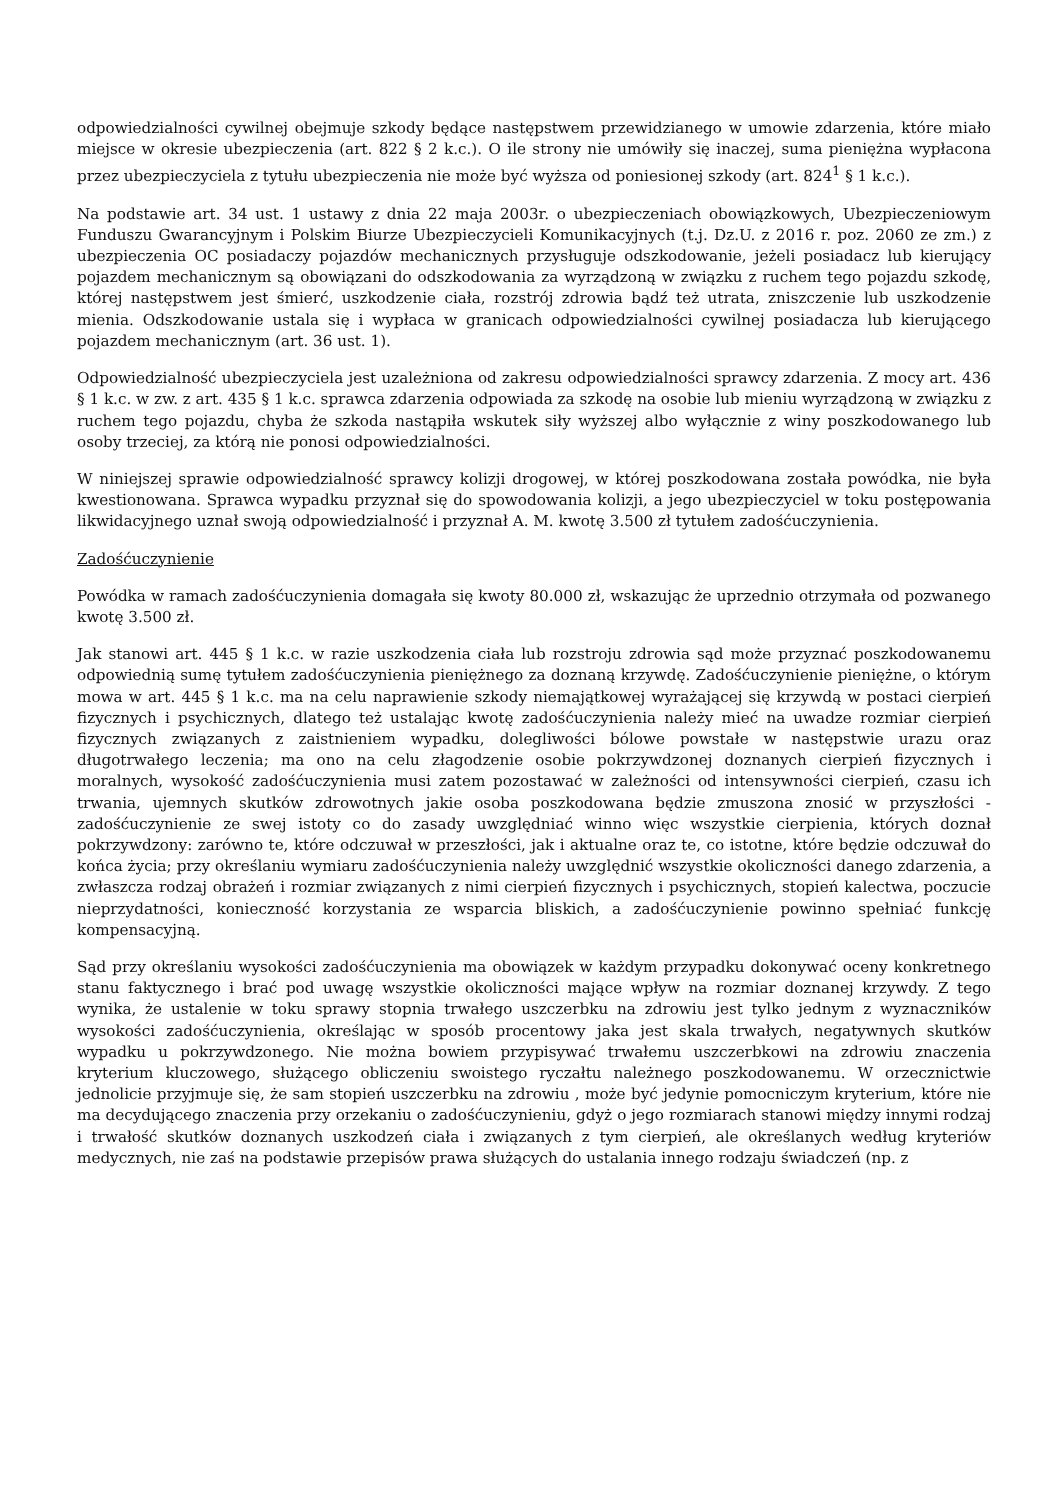odpowiedzialności cywilnej obejmuje szkody będące następstwem przewidzianego w umowie zdarzenia, które miało miejsce w okresie ubezpieczenia (art. 822 § 2 k.c.). O ile strony nie umówiły się inaczej, suma pieniężna wypłacona przez ubezpieczyciela z tytułu ubezpieczenia nie może być wyższa od poniesionej szkody (art. 824<sup>1</sup> § 1 k.c.).
Na podstawie art. 34 ust. 1 ustawy z dnia 22 maja 2003r. o ubezpieczeniach obowiązkowych, Ubezpieczeniowym Funduszu Gwarancyjnym i Polskim Biurze Ubezpieczycieli Komunikacyjnych (t.j. Dz.U. z 2016 r. poz. 2060 ze zm.) z ubezpieczenia OC posiadaczy pojazdów mechanicznych przysługuje odszkodowanie, jeżeli posiadacz lub kierujący pojazdem mechanicznym są obowiązani do odszkodowania za wyrządzoną w związku z ruchem tego pojazdu szkodę, której następstwem jest śmierć, uszkodzenie ciała, rozstrój zdrowia bądź też utrata, zniszczenie lub uszkodzenie mienia. Odszkodowanie ustala się i wypłaca w granicach odpowiedzialności cywilnej posiadacza lub kierującego pojazdem mechanicznym (art. 36 ust. 1).
Odpowiedzialność ubezpieczyciela jest uzależniona od zakresu odpowiedzialności sprawcy zdarzenia. Z mocy art. 436 § 1 k.c. w zw. z art. 435 § 1 k.c. sprawca zdarzenia odpowiada za szkodę na osobie lub mieniu wyrządzoną w związku z ruchem tego pojazdu, chyba że szkoda nastąpiła wskutek siły wyższej albo wyłącznie z winy poszkodowanego lub osoby trzeciej, za którą nie ponosi odpowiedzialności.
W niniejszej sprawie odpowiedzialność sprawcy kolizji drogowej, w której poszkodowana została powódka, nie była kwestionowana. Sprawca wypadku przyznał się do spowodowania kolizji, a jego ubezpieczyciel w toku postępowania likwidacyjnego uznał swoją odpowiedzialność i przyznał A. M. kwotę 3.500 zł tytułem zadośćuczynienia.
Zadośćuczynienie
Powódka w ramach zadośćuczynienia domagała się kwoty 80.000 zł, wskazując że uprzednio otrzymała od pozwanego kwotę 3.500 zł.
Jak stanowi art. 445 § 1 k.c. w razie uszkodzenia ciała lub rozstroju zdrowia sąd może przyznać poszkodowanemu odpowiednią sumę tytułem zadośćuczynienia pieniężnego za doznaną krzywdę. Zadośćuczynienie pieniężne, o którym mowa w art. 445 § 1 k.c. ma na celu naprawienie szkody niemajątkowej wyrażającej się krzywdą w postaci cierpień fizycznych i psychicznych, dlatego też ustalając kwotę zadośćuczynienia należy mieć na uwadze rozmiar cierpień fizycznych związanych z zaistnieniem wypadku, dolegliwości bólowe powstałe w następstwie urazu oraz długotrwałego leczenia; ma ono na celu złagodzenie osobie pokrzywdzonej doznanych cierpień fizycznych i moralnych, wysokość zadośćuczynienia musi zatem pozostawać w zależności od intensywności cierpień, czasu ich trwania, ujemnych skutków zdrowotnych jakie osoba poszkodowana będzie zmuszona znosić w przyszłości - zadośćuczynienie ze swej istoty co do zasady uwzględniać winno więc wszystkie cierpienia, których doznał pokrzywdzony: zarówno te, które odczuwał w przeszłości, jak i aktualne oraz te, co istotne, które będzie odczuwał do końca życia; przy określaniu wymiaru zadośćuczynienia należy uwzględnić wszystkie okoliczności danego zdarzenia, a zwłaszcza rodzaj obrażeń i rozmiar związanych z nimi cierpień fizycznych i psychicznych, stopień kalectwa, poczucie nieprzydatności, konieczność korzystania ze wsparcia bliskich, a zadośćuczynienie powinno spełniać funkcję kompensacyjną.
Sąd przy określaniu wysokości zadośćuczynienia ma obowiązek w każdym przypadku dokonywać oceny konkretnego stanu faktycznego i brać pod uwagę wszystkie okoliczności mające wpływ na rozmiar doznanej krzywdy. Z tego wynika, że ustalenie w toku sprawy stopnia trwałego uszczerbku na zdrowiu jest tylko jednym z wyznaczników wysokości zadośćuczynienia, określając w sposób procentowy jaka jest skala trwałych, negatywnych skutków wypadku u pokrzywdzonego. Nie można bowiem przypisywać trwałemu uszczerbkowi na zdrowiu znaczenia kryterium kluczowego, służącego obliczeniu swoistego ryczałtu należnego poszkodowanemu. W orzecznictwie jednolicie przyjmuje się, że sam stopień uszczerbku na zdrowiu , może być jedynie pomocniczym kryterium, które nie ma decydującego znaczenia przy orzekaniu o zadośćuczynieniu, gdyż o jego rozmiarach stanowi między innymi rodzaj i trwałość skutków doznanych uszkodzeń ciała i związanych z tym cierpień, ale określanych według kryteriów medycznych, nie zaś na podstawie przepisów prawa służących do ustalania innego rodzaju świadczeń (np. z